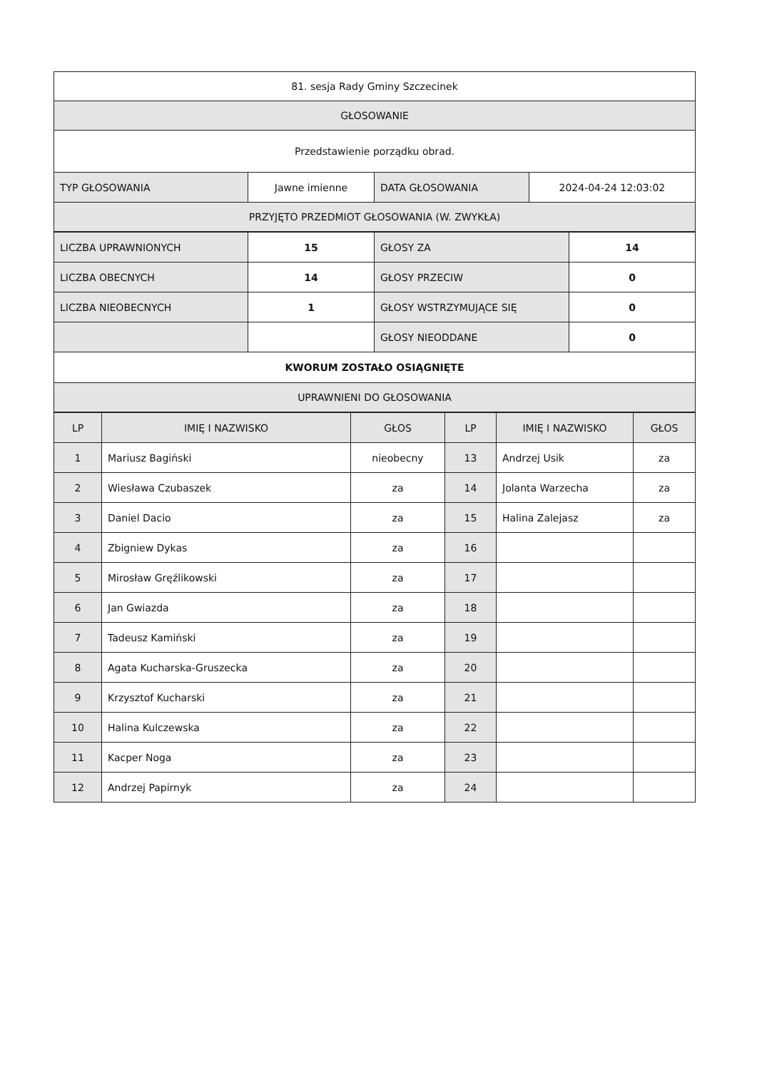| 81. sesja Rady Gminy Szczecinek | | | |
| GŁOSOWANIE | | | |
| Przedstawienie porządku obrad. | | | |
| TYP GŁOSOWANIA | Jawne imienne | DATA GŁOSOWANIA | 2024-04-24 12:03:02 |
| PRZYJĘTO PRZEDMIOT GŁOSOWANIA (W. ZWYKŁA) | | | |
| LICZBA UPRAWNIONYCH | 15 | GŁOSY ZA | 14 |
| LICZBA OBECNYCH | 14 | GŁOSY PRZECIW | 0 |
| LICZBA NIEOBECNYCH | 1 | GŁOSY WSTRZYMUJĄCE SIĘ | 0 |
| | | GŁOSY NIEODDANE | 0 |
| KWORUM ZOSTAŁO OSIĄGNIĘTE | | | |
| UPRAWNIENI DO GŁOSOWANIA | | | |
| LP | IMIĘ I NAZWISKO | GŁOS | LP | IMIĘ I NAZWISKO | GŁOS |
| --- | --- | --- | --- | --- | --- |
| 1 | Mariusz Bagiński | nieobecny | 13 | Andrzej Usik | za |
| 2 | Wiesława Czubaszek | za | 14 | Jolanta Warzecha | za |
| 3 | Daniel Dacio | za | 15 | Halina Zalejasz | za |
| 4 | Zbigniew Dykas | za | 16 | | |
| 5 | Mirosław Gręźlikowski | za | 17 | | |
| 6 | Jan Gwiazda | za | 18 | | |
| 7 | Tadeusz Kamiński | za | 19 | | |
| 8 | Agata Kucharska-Gruszecka | za | 20 | | |
| 9 | Krzysztof Kucharski | za | 21 | | |
| 10 | Halina Kulczewska | za | 22 | | |
| 11 | Kacper Noga | za | 23 | | |
| 12 | Andrzej Papirnyk | za | 24 | | |